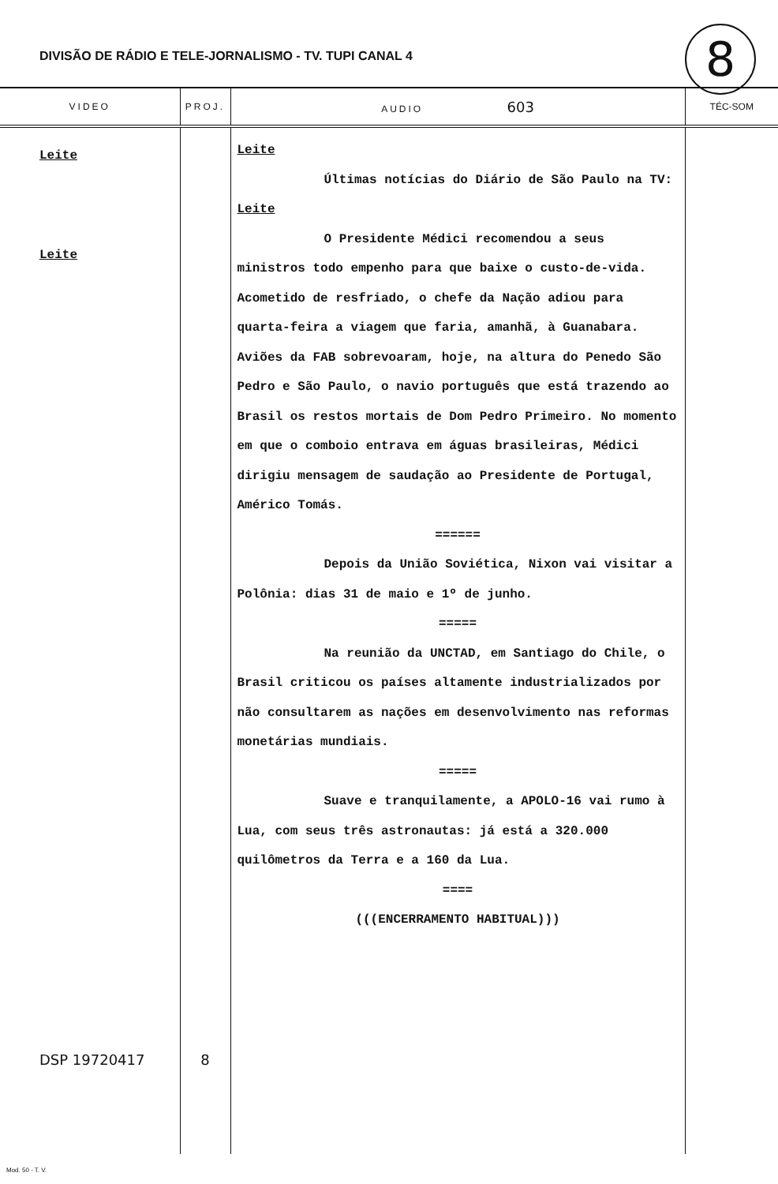DIVISÃO DE RÁDIO E TELE-JORNALISMO - TV. TUPI CANAL 4
8
| VIDEO | PROJ. | AUDIO 603 | TÉC-SOM |
| --- | --- | --- | --- |
| Leite Leite DSP 19720417 | 8 | Leite Últimas notícias do Diário de São Paulo na TV: Leite O Presidente Médici recomendou a seus ministros todo empenho para que baixe o custo-de-vida. Acometido de resfriado, o chefe da Nação adiou para quarta-feira a viagem que faria, amanhã, à Guanabara. Aviões da FAB sobrevoaram, hoje, na altura do Penedo São Pedro e São Paulo, o navio português que está trazendo ao Brasil os restos mortais de Dom Pedro Primeiro. No momento em que o comboio entrava em águas brasileiras, Médici dirigiu mensagem de saudação ao Presidente de Portugal, Américo Tomás. ====== Depois da União Soviética, Nixon vai visitar a Polônia: dias 31 de maio e 1º de junho. ===== Na reunião da UNCTAD, em Santiago do Chile, o Brasil criticou os países altamente industrializados por não consultarem as nações em desenvolvimento nas reformas monetárias mundiais. ===== Suave e tranquilamente, a APOLO-16 vai rumo à Lua, com seus três astronautas: já está a 320.000 quilômetros da Terra e a 160 da Lua. ==== (((ENCERRAMENTO HABITUAL))) | |
Mod. 50 - T. V.